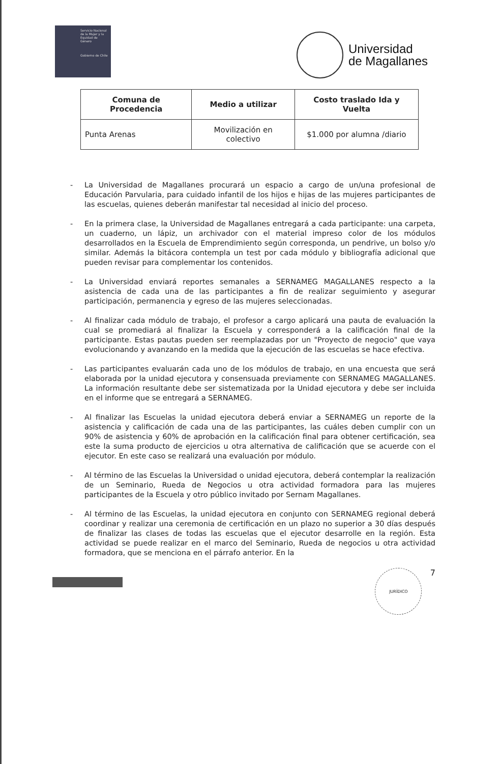Servicio Nacional de la Mujer y la Equidad de Género
Gobierno de Chile
Universidad
de Magallanes
| Comuna de Procedencia | Medio a utilizar | Costo traslado Ida y Vuelta |
| --- | --- | --- |
| Punta Arenas | Movilización en colectivo | $1.000 por alumna /diario |
- La Universidad de Magallanes procurará un espacio a cargo de un/una profesional de Educación Parvularia, para cuidado infantil de los hijos e hijas de las mujeres participantes de las escuelas, quienes deberán manifestar tal necesidad al inicio del proceso.
- En la primera clase, la Universidad de Magallanes entregará a cada participante: una carpeta, un cuaderno, un lápiz, un archivador con el material impreso color de los módulos desarrollados en la Escuela de Emprendimiento según corresponda, un pendrive, un bolso y/o similar. Además la bitácora contempla un test por cada módulo y bibliografía adicional que pueden revisar para complementar los contenidos.
- La Universidad enviará reportes semanales a SERNAMEG MAGALLANES respecto a la asistencia de cada una de las participantes a fin de realizar seguimiento y asegurar participación, permanencia y egreso de las mujeres seleccionadas.
- Al finalizar cada módulo de trabajo, el profesor a cargo aplicará una pauta de evaluación la cual se promediará al finalizar la Escuela y corresponderá a la calificación final de la participante. Estas pautas pueden ser reemplazadas por un "Proyecto de negocio" que vaya evolucionando y avanzando en la medida que la ejecución de las escuelas se hace efectiva.
- Las participantes evaluarán cada uno de los módulos de trabajo, en una encuesta que será elaborada por la unidad ejecutora y consensuada previamente con SERNAMEG MAGALLANES. La información resultante debe ser sistematizada por la Unidad ejecutora y debe ser incluida en el informe que se entregará a SERNAMEG.
- Al finalizar las Escuelas la unidad ejecutora deberá enviar a SERNAMEG un reporte de la asistencia y calificación de cada una de las participantes, las cuáles deben cumplir con un 90% de asistencia y 60% de aprobación en la calificación final para obtener certificación, sea este la suma producto de ejercicios u otra alternativa de calificación que se acuerde con el ejecutor. En este caso se realizará una evaluación por módulo.
- Al término de las Escuelas la Universidad o unidad ejecutora, deberá contemplar la realización de un Seminario, Rueda de Negocios u otra actividad formadora para las mujeres participantes de la Escuela y otro público invitado por Sernam Magallanes.
- Al término de las Escuelas, la unidad ejecutora en conjunto con SERNAMEG regional deberá coordinar y realizar una ceremonia de certificación en un plazo no superior a 30 días después de finalizar las clases de todas las escuelas que el ejecutor desarrolle en la región. Esta actividad se puede realizar en el marco del Seminario, Rueda de negocios u otra actividad formadora, que se menciona en el párrafo anterior. En la
JURÍDICO
7